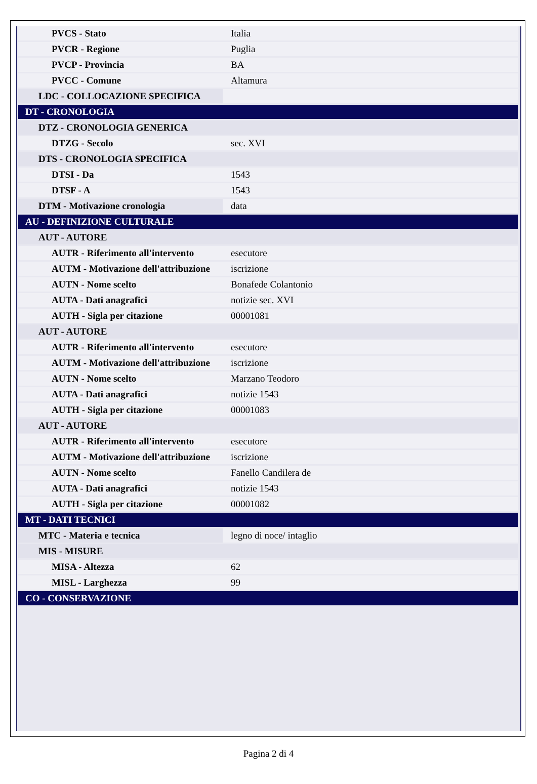| PVCS - Stato | Italia |
| PVCR - Regione | Puglia |
| PVCP - Provincia | BA |
| PVCC - Comune | Altamura |
| LDC - COLLOCAZIONE SPECIFICA | |
| DT - CRONOLOGIA | |
| DTZ - CRONOLOGIA GENERICA | |
| DTZG - Secolo | sec. XVI |
| DTS - CRONOLOGIA SPECIFICA | |
| DTSI - Da | 1543 |
| DTSF - A | 1543 |
| DTM - Motivazione cronologia | data |
| AU - DEFINIZIONE CULTURALE | |
| AUT - AUTORE | |
| AUTR - Riferimento all'intervento | esecutore |
| AUTM - Motivazione dell'attribuzione | iscrizione |
| AUTN - Nome scelto | Bonafede Colantonio |
| AUTA - Dati anagrafici | notizie sec. XVI |
| AUTH - Sigla per citazione | 00001081 |
| AUT - AUTORE | |
| AUTR - Riferimento all'intervento | esecutore |
| AUTM - Motivazione dell'attribuzione | iscrizione |
| AUTN - Nome scelto | Marzano Teodoro |
| AUTA - Dati anagrafici | notizie 1543 |
| AUTH - Sigla per citazione | 00001083 |
| AUT - AUTORE | |
| AUTR - Riferimento all'intervento | esecutore |
| AUTM - Motivazione dell'attribuzione | iscrizione |
| AUTN - Nome scelto | Fanello Candilera de |
| AUTA - Dati anagrafici | notizie 1543 |
| AUTH - Sigla per citazione | 00001082 |
| MT - DATI TECNICI | |
| MTC - Materia e tecnica | legno di noce/ intaglio |
| MIS - MISURE | |
| MISA - Altezza | 62 |
| MISL - Larghezza | 99 |
| CO - CONSERVAZIONE | |
Pagina 2 di 4